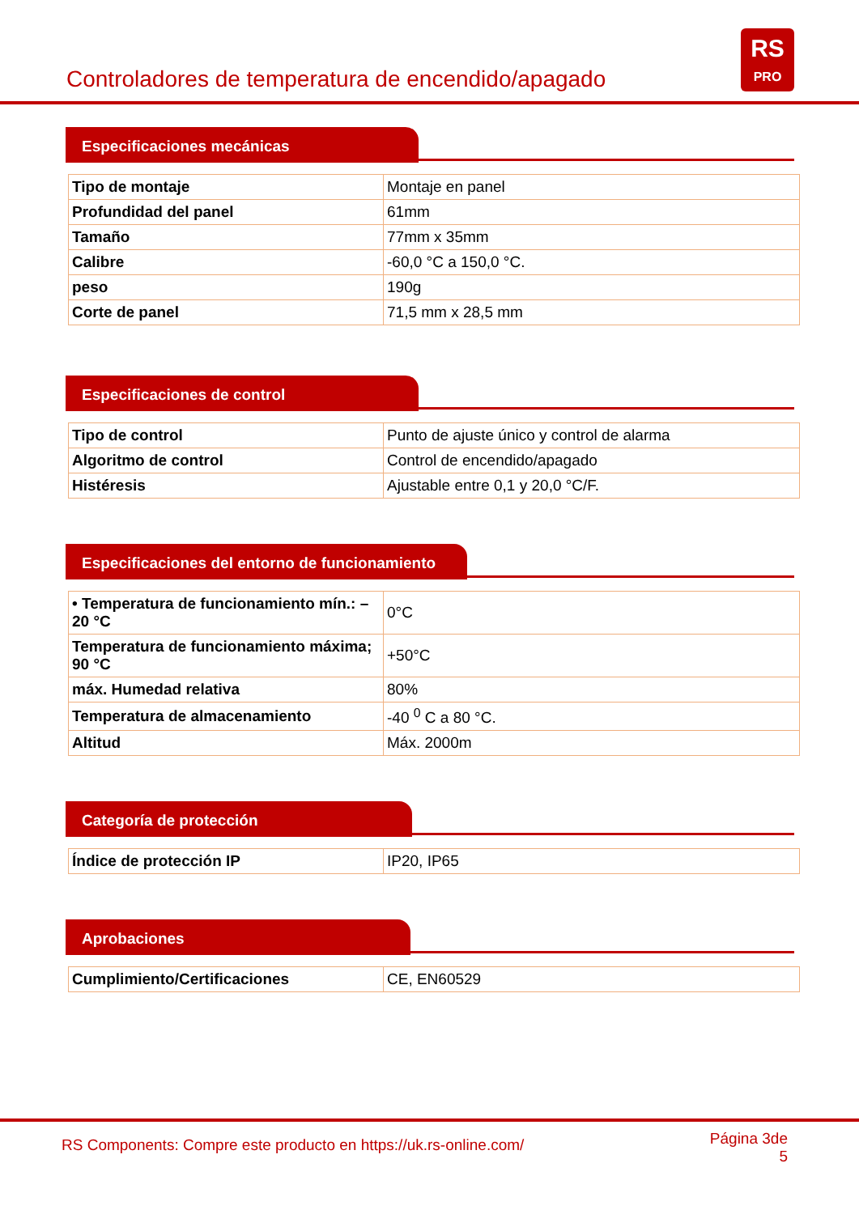Controladores de temperatura de encendido/apagado
RS
PRO
Especificaciones mecánicas
| Tipo de montaje | Montaje en panel |
| Profundidad del panel | 61mm |
| Tamaño | 77mm x 35mm |
| Calibre | -60,0 °C a 150,0 °C. |
| peso | 190g |
| Corte de panel | 71,5 mm x 28,5 mm |
Especificaciones de control
| Tipo de control | Punto de ajuste único y control de alarma |
| Algoritmo de control | Control de encendido/apagado |
| Histéresis | Ajustable entre 0,1 y 20,0 °C/F. |
Especificaciones del entorno de funcionamiento
| • Temperatura de funcionamiento mín.: –20 °C | 0°C |
| Temperatura de funcionamiento máxima; 90 °C | +50°C |
| máx. Humedad relativa | 80% |
| Temperatura de almacenamiento | -40 <sup>0</sup> C a 80 °C. |
| Altitud | Máx. 2000m |
Categoría de protección
| Índice de protección IP | IP20, IP65 |
Aprobaciones
| Cumplimiento/Certificaciones | CE, EN60529 |
RS Components: Compre este producto en https://uk.rs-online.com/
Página 3de
5